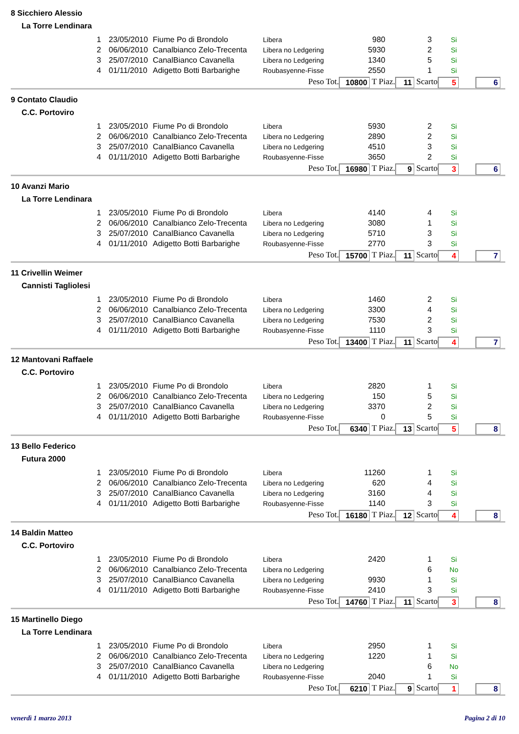8 Sicchiero Alessio
La Torre Lendinara
| 1 | 23/05/2010 | Fiume Po di Brondolo | Libera | 980 | 3 | Si |
| 2 | 06/06/2010 | Canalbianco Zelo-Trecenta | Libera no Ledgering | 5930 | 2 | Si |
| 3 | 25/07/2010 | CanalBianco Cavanella | Libera no Ledgering | 1340 | 5 | Si |
| 4 | 01/11/2010 | Adigetto Botti Barbarighe | Roubasyenne-Fisse | 2550 | 1 | Si |
Peso Tot. 10800 T Piaz. 11 Scarto 5 6
9 Contato Claudio
C.C. Portoviro
| 1 | 23/05/2010 | Fiume Po di Brondolo | Libera | 5930 | 2 | Si |
| 2 | 06/06/2010 | Canalbianco Zelo-Trecenta | Libera no Ledgering | 2890 | 2 | Si |
| 3 | 25/07/2010 | CanalBianco Cavanella | Libera no Ledgering | 4510 | 3 | Si |
| 4 | 01/11/2010 | Adigetto Botti Barbarighe | Roubasyenne-Fisse | 3650 | 2 | Si |
Peso Tot. 16980 T Piaz. 9 Scarto 3 6
10 Avanzi Mario
La Torre Lendinara
| 1 | 23/05/2010 | Fiume Po di Brondolo | Libera | 4140 | 4 | Si |
| 2 | 06/06/2010 | Canalbianco Zelo-Trecenta | Libera no Ledgering | 3080 | 1 | Si |
| 3 | 25/07/2010 | CanalBianco Cavanella | Libera no Ledgering | 5710 | 3 | Si |
| 4 | 01/11/2010 | Adigetto Botti Barbarighe | Roubasyenne-Fisse | 2770 | 3 | Si |
Peso Tot. 15700 T Piaz. 11 Scarto 4 7
11 Crivellin Weimer
Cannisti Tagliolesi
| 1 | 23/05/2010 | Fiume Po di Brondolo | Libera | 1460 | 2 | Si |
| 2 | 06/06/2010 | Canalbianco Zelo-Trecenta | Libera no Ledgering | 3300 | 4 | Si |
| 3 | 25/07/2010 | CanalBianco Cavanella | Libera no Ledgering | 7530 | 2 | Si |
| 4 | 01/11/2010 | Adigetto Botti Barbarighe | Roubasyenne-Fisse | 1110 | 3 | Si |
Peso Tot. 13400 T Piaz. 11 Scarto 4 7
12 Mantovani Raffaele
C.C. Portoviro
| 1 | 23/05/2010 | Fiume Po di Brondolo | Libera | 2820 | 1 | Si |
| 2 | 06/06/2010 | Canalbianco Zelo-Trecenta | Libera no Ledgering | 150 | 5 | Si |
| 3 | 25/07/2010 | CanalBianco Cavanella | Libera no Ledgering | 3370 | 2 | Si |
| 4 | 01/11/2010 | Adigetto Botti Barbarighe | Roubasyenne-Fisse | 0 | 5 | Si |
Peso Tot. 6340 T Piaz. 13 Scarto 5 8
13 Bello Federico
Futura 2000
| 1 | 23/05/2010 | Fiume Po di Brondolo | Libera | 11260 | 1 | Si |
| 2 | 06/06/2010 | Canalbianco Zelo-Trecenta | Libera no Ledgering | 620 | 4 | Si |
| 3 | 25/07/2010 | CanalBianco Cavanella | Libera no Ledgering | 3160 | 4 | Si |
| 4 | 01/11/2010 | Adigetto Botti Barbarighe | Roubasyenne-Fisse | 1140 | 3 | Si |
Peso Tot. 16180 T Piaz. 12 Scarto 4 8
14 Baldin Matteo
C.C. Portoviro
| 1 | 23/05/2010 | Fiume Po di Brondolo | Libera | 2420 | 1 | Si |
| 2 | 06/06/2010 | Canalbianco Zelo-Trecenta | Libera no Ledgering | | 6 | No |
| 3 | 25/07/2010 | CanalBianco Cavanella | Libera no Ledgering | 9930 | 1 | Si |
| 4 | 01/11/2010 | Adigetto Botti Barbarighe | Roubasyenne-Fisse | 2410 | 3 | Si |
Peso Tot. 14760 T Piaz. 11 Scarto 3 8
15 Martinello Diego
La Torre Lendinara
| 1 | 23/05/2010 | Fiume Po di Brondolo | Libera | 2950 | 1 | Si |
| 2 | 06/06/2010 | Canalbianco Zelo-Trecenta | Libera no Ledgering | 1220 | 1 | Si |
| 3 | 25/07/2010 | CanalBianco Cavanella | Libera no Ledgering | | 6 | No |
| 4 | 01/11/2010 | Adigetto Botti Barbarighe | Roubasyenne-Fisse | 2040 | 1 | Si |
Peso Tot. 6210 T Piaz. 9 Scarto 1 8
venerdì 1 marzo 2013 Pagina 2 di 10